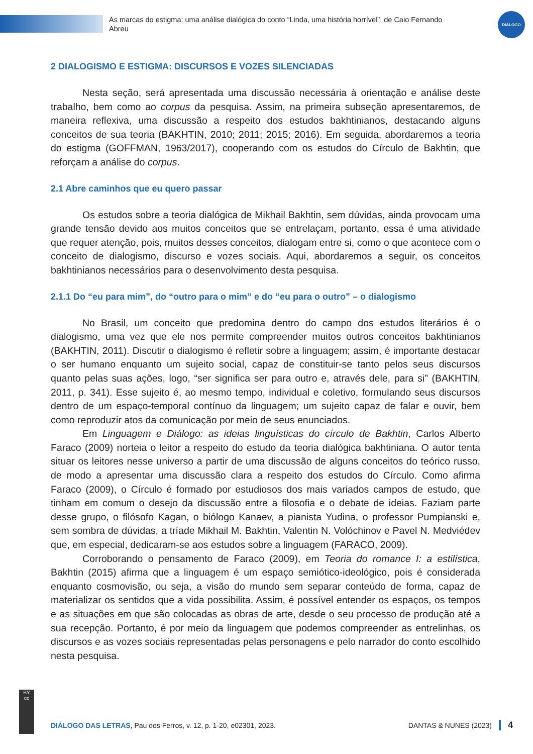As marcas do estigma: uma análise dialógica do conto “Linda, uma história horrível”, de Caio Fernando Abreu
DIÁLOGO
2 DIALOGISMO E ESTIGMA: DISCURSOS E VOZES SILENCIADAS
Nesta seção, será apresentada uma discussão necessária à orientação e análise deste trabalho, bem como ao corpus da pesquisa. Assim, na primeira subseção apresentaremos, de maneira reflexiva, uma discussão a respeito dos estudos bakhtinianos, destacando alguns conceitos de sua teoria (BAKHTIN, 2010; 2011; 2015; 2016). Em seguida, abordaremos a teoria do estigma (GOFFMAN, 1963/2017), cooperando com os estudos do Círculo de Bakhtin, que reforçam a análise do corpus.
2.1 Abre caminhos que eu quero passar
Os estudos sobre a teoria dialógica de Mikhail Bakhtin, sem dúvidas, ainda provocam uma grande tensão devido aos muitos conceitos que se entrelaçam, portanto, essa é uma atividade que requer atenção, pois, muitos desses conceitos, dialogam entre si, como o que acontece com o conceito de dialogismo, discurso e vozes sociais. Aqui, abordaremos a seguir, os conceitos bakhtinianos necessários para o desenvolvimento desta pesquisa.
2.1.1 Do “eu para mim”, do “outro para o mim” e do “eu para o outro” – o dialogismo
No Brasil, um conceito que predomina dentro do campo dos estudos literários é o dialogismo, uma vez que ele nos permite compreender muitos outros conceitos bakhtinianos (BAKHTIN, 2011). Discutir o dialogismo é refletir sobre a linguagem; assim, é importante destacar o ser humano enquanto um sujeito social, capaz de constituir-se tanto pelos seus discursos quanto pelas suas ações, logo, “ser significa ser para outro e, através dele, para si” (BAKHTIN, 2011, p. 341). Esse sujeito é, ao mesmo tempo, individual e coletivo, formulando seus discursos dentro de um espaço-temporal contínuo da linguagem; um sujeito capaz de falar e ouvir, bem como reproduzir atos da comunicação por meio de seus enunciados.
Em Linguagem e Diálogo: as ideias linguísticas do círculo de Bakhtin, Carlos Alberto Faraco (2009) norteia o leitor a respeito do estudo da teoria dialógica bakhtiniana. O autor tenta situar os leitores nesse universo a partir de uma discussão de alguns conceitos do teórico russo, de modo a apresentar uma discussão clara a respeito dos estudos do Círculo. Como afirma Faraco (2009), o Círculo é formado por estudiosos dos mais variados campos de estudo, que tinham em comum o desejo da discussão entre a filosofia e o debate de ideias. Faziam parte desse grupo, o filósofo Kagan, o biólogo Kanaev, a pianista Yudina, o professor Pumpianski e, sem sombra de dúvidas, a tríade Mikhail M. Bakhtin, Valentin N. Volóchinov e Pavel N. Medviédev que, em especial, dedicaram-se aos estudos sobre a linguagem (FARACO, 2009).
Corroborando o pensamento de Faraco (2009), em Teoria do romance I: a estilística, Bakhtin (2015) afirma que a linguagem é um espaço semiótico-ideológico, pois é considerada enquanto cosmovisão, ou seja, a visão do mundo sem separar conteúdo de forma, capaz de materializar os sentidos que a vida possibilita. Assim, é possível entender os espaços, os tempos e as situações em que são colocadas as obras de arte, desde o seu processo de produção até a sua recepção. Portanto, é por meio da linguagem que podemos compreender as entrelinhas, os discursos e as vozes sociais representadas pelas personagens e pelo narrador do conto escolhido nesta pesquisa.
BY
cc
DIÁLOGO DAS LETRAS, Pau dos Ferros, v. 12, p. 1-20, e02301, 2023.
DANTAS & NUNES (2023) 4